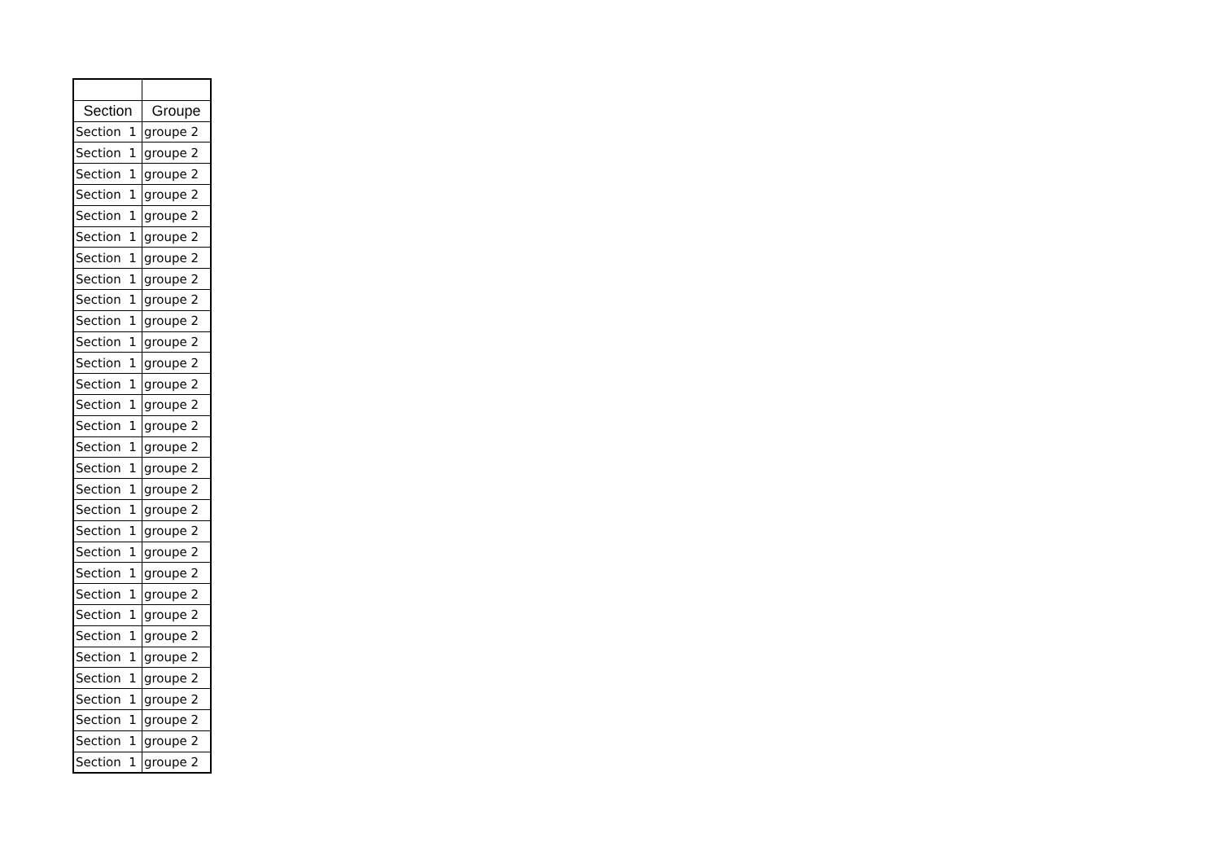| Section | Groupe |
| --- | --- |
| Section 1 | groupe 2 |
| Section 1 | groupe 2 |
| Section 1 | groupe 2 |
| Section 1 | groupe 2 |
| Section 1 | groupe 2 |
| Section 1 | groupe 2 |
| Section 1 | groupe 2 |
| Section 1 | groupe 2 |
| Section 1 | groupe 2 |
| Section 1 | groupe 2 |
| Section 1 | groupe 2 |
| Section 1 | groupe 2 |
| Section 1 | groupe 2 |
| Section 1 | groupe 2 |
| Section 1 | groupe 2 |
| Section 1 | groupe 2 |
| Section 1 | groupe 2 |
| Section 1 | groupe 2 |
| Section 1 | groupe 2 |
| Section 1 | groupe 2 |
| Section 1 | groupe 2 |
| Section 1 | groupe 2 |
| Section 1 | groupe 2 |
| Section 1 | groupe 2 |
| Section 1 | groupe 2 |
| Section 1 | groupe 2 |
| Section 1 | groupe 2 |
| Section 1 | groupe 2 |
| Section 1 | groupe 2 |
| Section 1 | groupe 2 |
| Section 1 | groupe 2 |